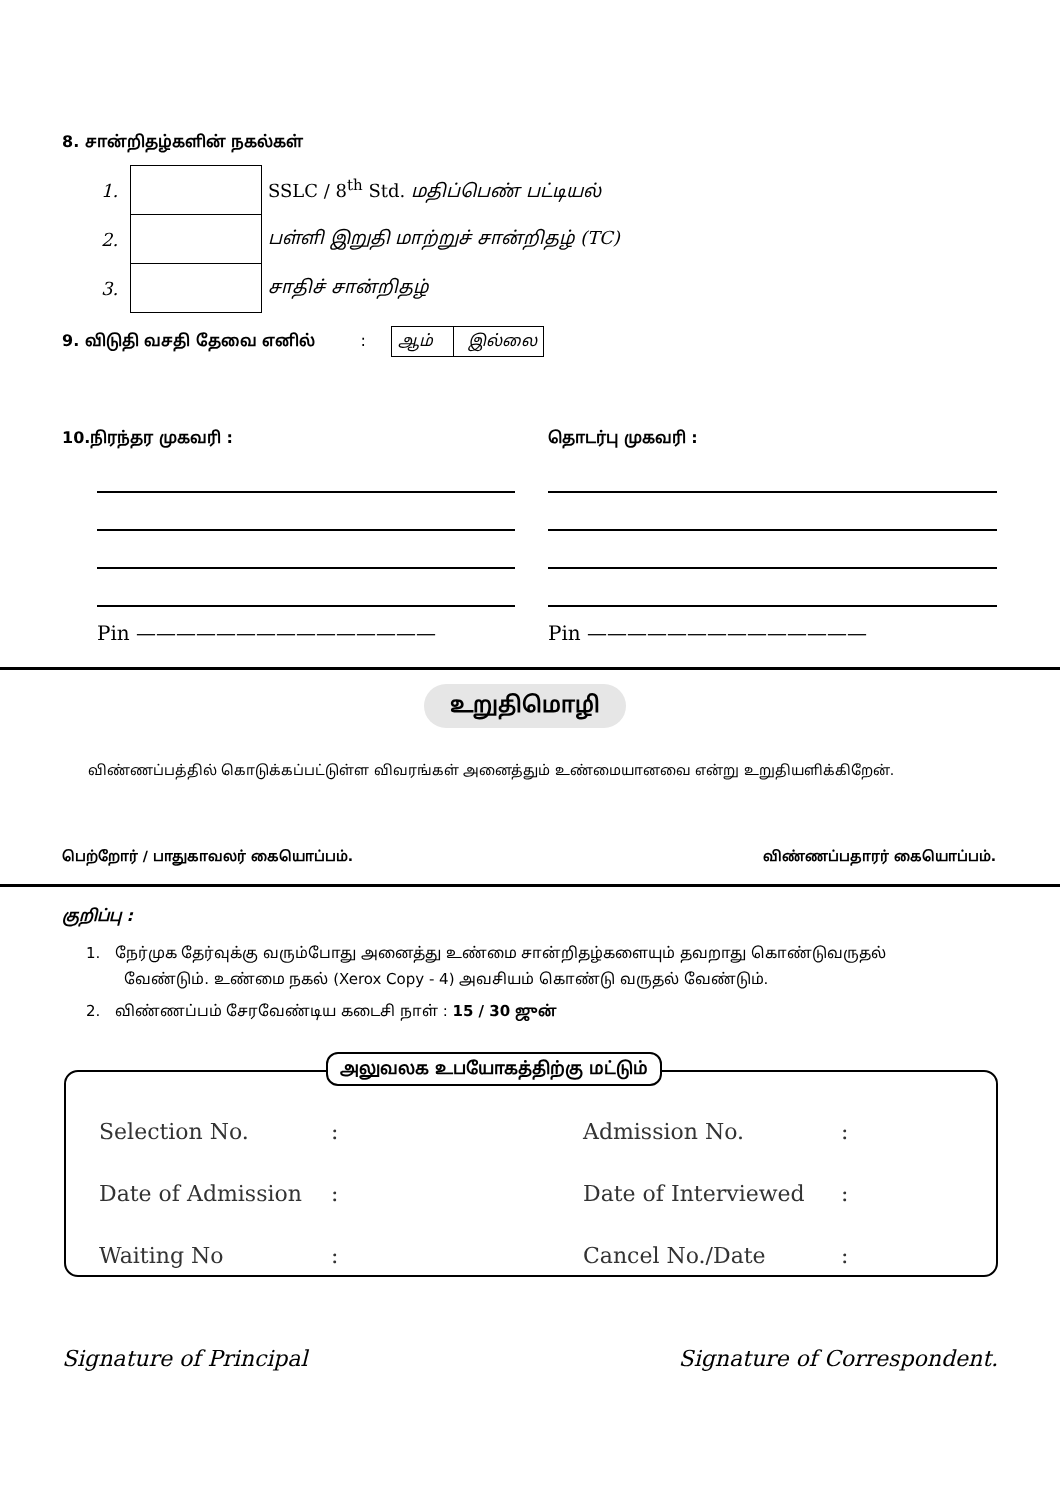8. சான்றிதழ்களின் நகல்கள்
| 1. | | SSLC / 8<sup>th</sup> Std. மதிப்பெண் பட்டியல் |
| 2. | | பள்ளி இறுதி மாற்றுச் சான்றிதழ் (TC) |
| 3. | | சாதிச் சான்றிதழ் |
9. விடுதி வசதி தேவை எனில் : ஆம் இல்லை
10.நிரந்தர முகவரி : தொடர்பு முகவரி :
Pin ——————————————— Pin ——————————————
உறுதிமொழி
விண்ணப்பத்தில் கொடுக்கப்பட்டுள்ள விவரங்கள் அனைத்தும் உண்மையானவை என்று உறுதியளிக்கிறேன்.
பெற்றோர் / பாதுகாவலர் கையொப்பம்.
விண்ணப்பதாரர் கையொப்பம்.
குறிப்பு :
1. நேர்முக தேர்வுக்கு வரும்போது அனைத்து உண்மை சான்றிதழ்களையும் தவறாது கொண்டுவருதல்
வேண்டும். உண்மை நகல் (Xerox Copy - 4) அவசியம் கொண்டு வருதல் வேண்டும்.
2. விண்ணப்பம் சேரவேண்டிய கடைசி நாள் : 15 / 30 ஜுன்
அலுவலக உபயோகத்திற்கு மட்டும்
| Selection No. | : | Admission No. | : |
| Date of Admission | : | Date of Interviewed | : |
| Waiting No | : | Cancel No./Date | : |
Signature of Principal Signature of Correspondent.